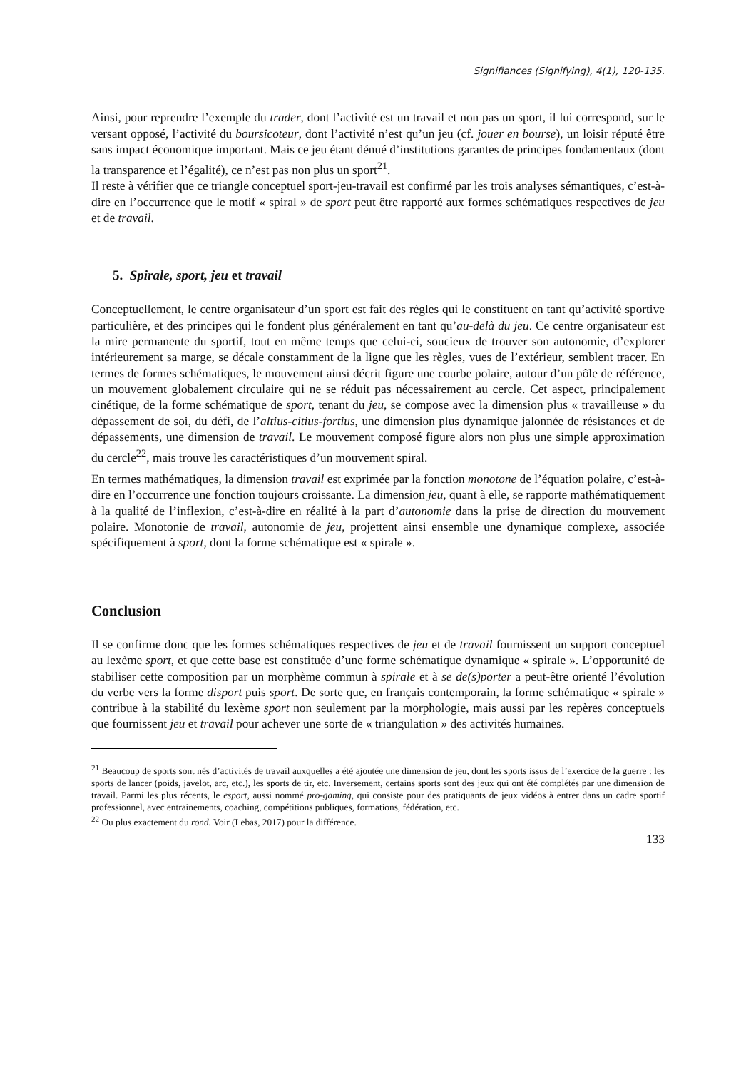Signifiances (Signifying), 4(1), 120-135.
Ainsi, pour reprendre l’exemple du trader, dont l’activité est un travail et non pas un sport, il lui correspond, sur le versant opposé, l’activité du boursicoteur, dont l’activité n’est qu’un jeu (cf. jouer en bourse), un loisir réputé être sans impact économique important. Mais ce jeu étant dénué d’institutions garantes de principes fondamentaux (dont la transparence et l’égalité), ce n’est pas non plus un sport<sup>21</sup>.
Il reste à vérifier que ce triangle conceptuel sport-jeu-travail est confirmé par les trois analyses sémantiques, c’est-à-dire en l’occurrence que le motif « spiral » de sport peut être rapporté aux formes schématiques respectives de jeu et de travail.
5. Spirale, sport, jeu et travail
Conceptuellement, le centre organisateur d’un sport est fait des règles qui le constituent en tant qu’activité sportive particulière, et des principes qui le fondent plus généralement en tant qu’au-delà du jeu. Ce centre organisateur est la mire permanente du sportif, tout en même temps que celui-ci, soucieux de trouver son autonomie, d’explorer intérieurement sa marge, se décale constamment de la ligne que les règles, vues de l’extérieur, semblent tracer. En termes de formes schématiques, le mouvement ainsi décrit figure une courbe polaire, autour d’un pôle de référence, un mouvement globalement circulaire qui ne se réduit pas nécessairement au cercle. Cet aspect, principalement cinétique, de la forme schématique de sport, tenant du jeu, se compose avec la dimension plus « travailleuse » du dépassement de soi, du défi, de l’altius-citius-fortius, une dimension plus dynamique jalonnée de résistances et de dépassements, une dimension de travail. Le mouvement composé figure alors non plus une simple approximation du cercle<sup>22</sup>, mais trouve les caractéristiques d’un mouvement spiral.
En termes mathématiques, la dimension travail est exprimée par la fonction monotone de l’équation polaire, c’est-à-dire en l’occurrence une fonction toujours croissante. La dimension jeu, quant à elle, se rapporte mathématiquement à la qualité de l’inflexion, c’est-à-dire en réalité à la part d’autonomie dans la prise de direction du mouvement polaire. Monotonie de travail, autonomie de jeu, projettent ainsi ensemble une dynamique complexe, associée spécifiquement à sport, dont la forme schématique est « spirale ».
Conclusion
Il se confirme donc que les formes schématiques respectives de jeu et de travail fournissent un support conceptuel au lexème sport, et que cette base est constituée d’une forme schématique dynamique « spirale ». L’opportunité de stabiliser cette composition par un morphème commun à spirale et à se de(s)porter a peut-être orienté l’évolution du verbe vers la forme disport puis sport. De sorte que, en français contemporain, la forme schématique « spirale » contribue à la stabilité du lexème sport non seulement par la morphologie, mais aussi par les repères conceptuels que fournissent jeu et travail pour achever une sorte de « triangulation » des activités humaines.
<sup>21</sup> Beaucoup de sports sont nés d’activités de travail auxquelles a été ajoutée une dimension de jeu, dont les sports issus de l’exercice de la guerre : les sports de lancer (poids, javelot, arc, etc.), les sports de tir, etc. Inversement, certains sports sont des jeux qui ont été complétés par une dimension de travail. Parmi les plus récents, le esport, aussi nommé pro-gaming, qui consiste pour des pratiquants de jeux vidéos à entrer dans un cadre sportif professionnel, avec entrainements, coaching, compétitions publiques, formations, fédération, etc.
<sup>22</sup> Ou plus exactement du rond. Voir (Lebas, 2017) pour la différence.
133